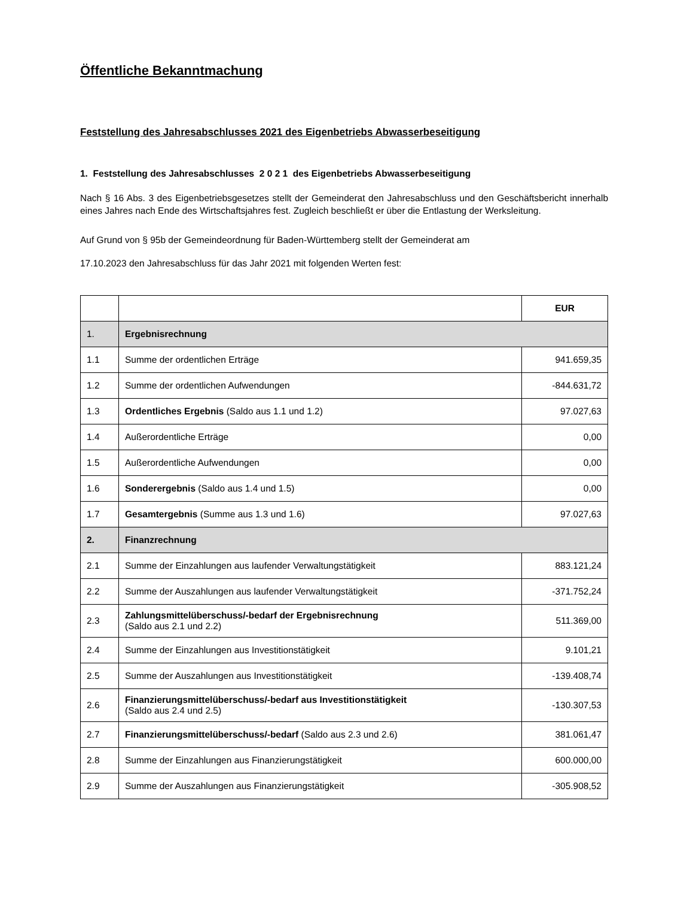Öffentliche Bekanntmachung
Feststellung des Jahresabschlusses 2021 des Eigenbetriebs Abwasserbeseitigung
1. Feststellung des Jahresabschlusses 2 0 2 1 des Eigenbetriebs Abwasserbeseitigung
Nach § 16 Abs. 3 des Eigenbetriebsgesetzes stellt der Gemeinderat den Jahresabschluss und den Geschäftsbericht innerhalb eines Jahres nach Ende des Wirtschaftsjahres fest. Zugleich beschließt er über die Entlastung der Werksleitung.
Auf Grund von § 95b der Gemeindeordnung für Baden-Württemberg stellt der Gemeinderat am
17.10.2023 den Jahresabschluss für das Jahr 2021 mit folgenden Werten fest:
| | | EUR |
| --- | --- | --- |
| 1. | Ergebnisrechnung | |
| 1.1 | Summe der ordentlichen Erträge | 941.659,35 |
| 1.2 | Summe der ordentlichen Aufwendungen | -844.631,72 |
| 1.3 | Ordentliches Ergebnis (Saldo aus 1.1 und 1.2) | 97.027,63 |
| 1.4 | Außerordentliche Erträge | 0,00 |
| 1.5 | Außerordentliche Aufwendungen | 0,00 |
| 1.6 | Sonderergebnis (Saldo aus 1.4 und 1.5) | 0,00 |
| 1.7 | Gesamtergebnis (Summe aus 1.3 und 1.6) | 97.027,63 |
| 2. | Finanzrechnung | |
| 2.1 | Summe der Einzahlungen aus laufender Verwaltungstätigkeit | 883.121,24 |
| 2.2 | Summe der Auszahlungen aus laufender Verwaltungstätigkeit | -371.752,24 |
| 2.3 | Zahlungsmittelüberschuss/-bedarf der Ergebnisrechnung (Saldo aus 2.1 und 2.2) | 511.369,00 |
| 2.4 | Summe der Einzahlungen aus Investitionstätigkeit | 9.101,21 |
| 2.5 | Summe der Auszahlungen aus Investitionstätigkeit | -139.408,74 |
| 2.6 | Finanzierungsmittelüberschuss/-bedarf aus Investitionstätigkeit (Saldo aus 2.4 und 2.5) | -130.307,53 |
| 2.7 | Finanzierungsmittelüberschuss/-bedarf (Saldo aus 2.3 und 2.6) | 381.061,47 |
| 2.8 | Summe der Einzahlungen aus Finanzierungstätigkeit | 600.000,00 |
| 2.9 | Summe der Auszahlungen aus Finanzierungstätigkeit | -305.908,52 |